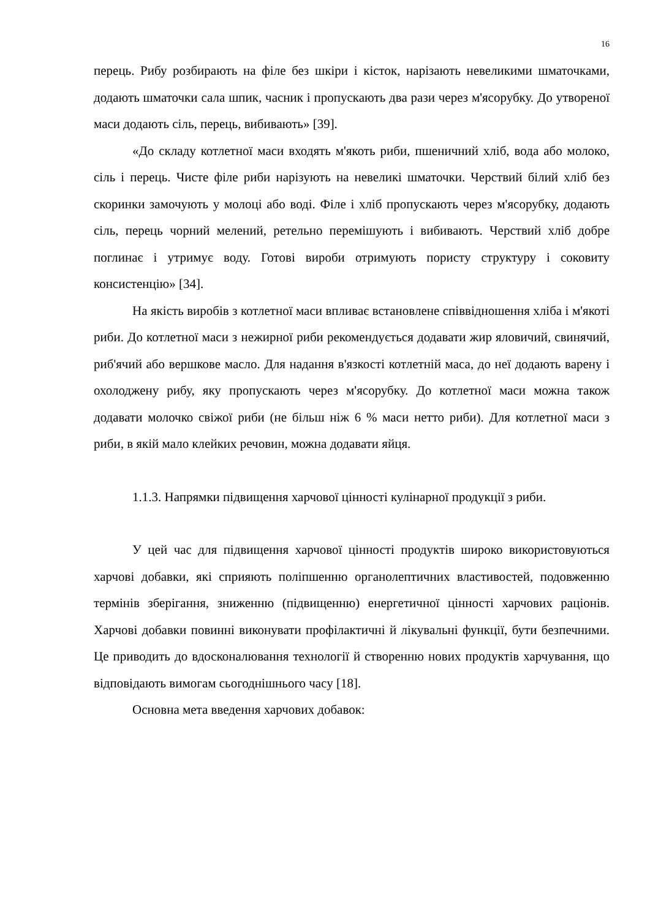16
перець. Рибу розбирають на філе без шкіри і кісток, нарізають невеликими шматочками, додають шматочки сала шпик, часник і пропускають два рази через м'ясорубку. До утвореної маси додають сіль, перець, вибивають» [39].
«До складу котлетної маси входять м'якоть риби, пшеничний хліб, вода або молоко, сіль і перець. Чисте філе риби нарізують на невеликі шматочки. Черствий білий хліб без скоринки замочують у молоці або воді. Філе і хліб пропускають через м'ясорубку, додають сіль, перець чорний мелений, ретельно перемішують і вибивають. Черствий хліб добре поглинає і утримує воду. Готові вироби отримують пористу структуру і соковиту консистенцію» [34].
На якість виробів з котлетної маси впливає встановлене співвідношення хліба і м'якоті риби. До котлетної маси з нежирної риби рекомендується додавати жир яловичий, свинячий, риб'ячий або вершкове масло. Для надання в'язкості котлетній маса, до неї додають варену і охолоджену рибу, яку пропускають через м'ясорубку. До котлетної маси можна також додавати молочко свіжої риби (не більш ніж 6 % маси нетто риби). Для котлетної маси з риби, в якій мало клейких речовин, можна додавати яйця.
1.1.3. Напрямки підвищення харчової цінності кулінарної продукції з риби.
У цей час для підвищення харчової цінності продуктів широко використовуються харчові добавки, які сприяють поліпшенню органолептичних властивостей, подовженню термінів зберігання, зниженню (підвищенню) енергетичної цінності харчових раціонів. Харчові добавки повинні виконувати профілактичні й лікувальні функції, бути безпечними. Це приводить до вдосконалювання технології й створенню нових продуктів харчування, що відповідають вимогам сьогоднішнього часу [18].
Основна мета введення харчових добавок: